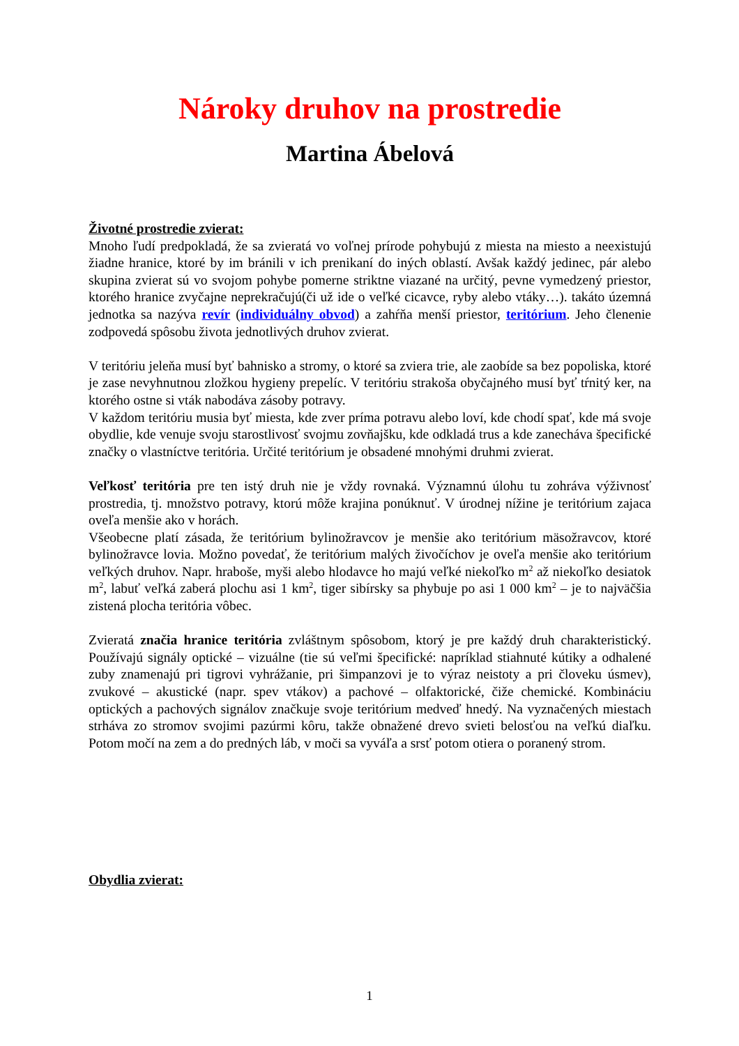Nároky druhov na prostredie
Martina Ábelová
Životné prostredie zvierat:
Mnoho ľudí predpokladá, že sa zvieratá vo voľnej prírode pohybujú z miesta na miesto a neexistujú žiadne hranice, ktoré by im bránili v ich prenikaní do iných oblastí. Avšak každý jedinec, pár alebo skupina zvierat sú vo svojom pohybe pomerne striktne viazané na určitý, pevne vymedzený priestor, ktorého hranice zvyčajne neprekračujú(či už ide o veľké cicavce, ryby alebo vtáky…). takáto územná jednotka sa nazýva revír (individuálny obvod) a zahŕňa menší priestor, teritórium. Jeho členenie zodpovedá spôsobu života jednotlivých druhov zvierat.
V teritóriu jeleňa musí byť bahnisko a stromy, o ktoré sa zviera trie, ale zaobíde sa bez popoliska, ktoré je zase nevyhnutnou zložkou hygieny prepelíc. V teritóriu strakoša obyčajného musí byť tŕnitý ker, na ktorého ostne si vták nabodáva zásoby potravy.
V každom teritóriu musia byť miesta, kde zver príma potravu alebo loví, kde chodí spať, kde má svoje obydlie, kde venuje svoju starostlivosť svojmu zovňajšku, kde odkladá trus a kde zanecháva špecifické značky o vlastníctve teritória. Určité teritórium je obsadené mnohými druhmi zvierat.
Veľkosť teritória pre ten istý druh nie je vždy rovnaká. Významnú úlohu tu zohráva výživnosť prostredia, tj. množstvo potravy, ktorú môže krajina ponúknuť. V úrodnej nížine je teritórium zajaca oveľa menšie ako v horách.
Všeobecne platí zásada, že teritórium bylinožravcov je menšie ako teritórium mäsožravcov, ktoré bylinožravce lovia. Možno povedať, že teritórium malých živočíchov je oveľa menšie ako teritórium veľkých druhov. Napr. hraboše, myši alebo hlodavce ho majú veľké niekoľko m<sup>2</sup> až niekoľko desiatok m<sup>2</sup>, labuť veľká zaberá plochu asi 1 km<sup>2</sup>, tiger sibírsky sa phybuje po asi 1 000 km<sup>2</sup> – je to najväčšia zistená plocha teritória vôbec.
Zvieratá značia hranice teritória zvláštnym spôsobom, ktorý je pre každý druh charakteristický. Používajú signály optické – vizuálne (tie sú veľmi špecifické: napríklad stiahnuté kútiky a odhalené zuby znamenajú pri tigrovi vyhrážanie, pri šimpanzovi je to výraz neistoty a pri človeku úsmev), zvukové – akustické (napr. spev vtákov) a pachové – olfaktorické, čiže chemické. Kombináciu optických a pachových signálov značkuje svoje teritórium medveď hnedý. Na vyznačených miestach strháva zo stromov svojimi pazúrmi kôru, takže obnažené drevo svieti belosťou na veľkú diaľku. Potom močí na zem a do predných láb, v moči sa vyváľa a srsť potom otiera o poranený strom.
Obydlia zvierat:
1